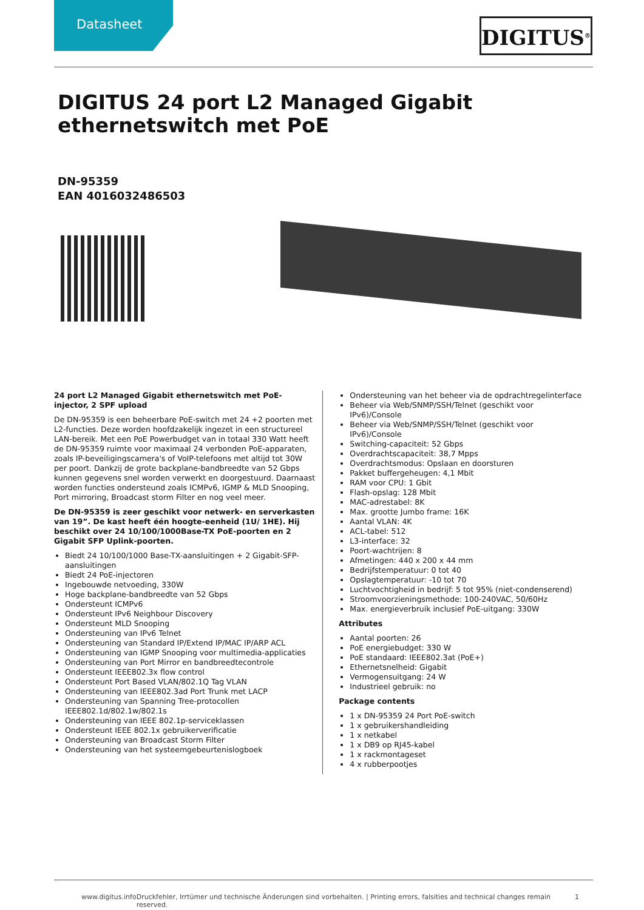Datasheet DIGITUS<sup>®</sup>
DIGITUS 24 port L2 Managed Gigabit ethernetswitch met PoE
DN-95359
EAN 4016032486503
24 port L2 Managed Gigabit ethernetswitch met PoE-injector, 2 SPF upload
De DN-95359 is een beheerbare PoE-switch met 24 +2 poorten met L2-functies. Deze worden hoofdzakelijk ingezet in een structureel LAN-bereik. Met een PoE Powerbudget van in totaal 330 Watt heeft de DN-95359 ruimte voor maximaal 24 verbonden PoE-apparaten, zoals IP-beveiligingscamera's of VoIP-telefoons met altijd tot 30W per poort. Dankzij de grote backplane-bandbreedte van 52 Gbps kunnen gegevens snel worden verwerkt en doorgestuurd. Daarnaast worden functies ondersteund zoals ICMPv6, IGMP & MLD Snooping, Port mirroring, Broadcast storm Filter en nog veel meer.
De DN-95359 is zeer geschikt voor netwerk- en serverkasten van 19”. De kast heeft één hoogte-eenheid (1U/ 1HE). Hij beschikt over 24 10/100/1000Base-TX PoE-poorten en 2 Gigabit SFP Uplink-poorten.
Biedt 24 10/100/1000 Base-TX-aansluitingen + 2 Gigabit-SFP-aansluitingen
Biedt 24 PoE-injectoren
Ingebouwde netvoeding, 330W
Hoge backplane-bandbreedte van 52 Gbps
Ondersteunt ICMPv6
Ondersteunt IPv6 Neighbour Discovery
Ondersteunt MLD Snooping
Ondersteuning van IPv6 Telnet
Ondersteuning van Standard IP/Extend IP/MAC IP/ARP ACL
Ondersteuning van IGMP Snooping voor multimedia-applicaties
Ondersteuning van Port Mirror en bandbreedtecontrole
Ondersteunt IEEE802.3x flow control
Ondersteunt Port Based VLAN/802.1Q Tag VLAN
Ondersteuning van IEEE802.3ad Port Trunk met LACP
Ondersteuning van Spanning Tree-protocollen IEEE802.1d/802.1w/802.1s
Ondersteuning van IEEE 802.1p-serviceklassen
Ondersteunt IEEE 802.1x gebruikerverificatie
Ondersteuning van Broadcast Storm Filter
Ondersteuning van het systeemgebeurtenislogboek
Ondersteuning van het beheer via de opdrachtregelinterface
Beheer via Web/SNMP/SSH/Telnet (geschikt voor IPv6)/Console
Beheer via Web/SNMP/SSH/Telnet (geschikt voor IPv6)/Console
Switching-capaciteit: 52 Gbps
Overdrachtscapaciteit: 38,7 Mpps
Overdrachtsmodus: Opslaan en doorsturen
Pakket buffergeheugen: 4,1 Mbit
RAM voor CPU: 1 Gbit
Flash-opslag: 128 Mbit
MAC-adrestabel: 8K
Max. grootte Jumbo frame: 16K
Aantal VLAN: 4K
ACL-tabel: 512
L3-interface: 32
Poort-wachtrijen: 8
Afmetingen: 440 x 200 x 44 mm
Bedrijfstemperatuur: 0 tot 40
Opslagtemperatuur: -10 tot 70
Luchtvochtigheid in bedrijf: 5 tot 95% (niet-condenserend)
Stroomvoorzieningsmethode: 100-240VAC, 50/60Hz
Max. energieverbruik inclusief PoE-uitgang: 330W
Attributes
Aantal poorten: 26
PoE energiebudget: 330 W
PoE standaard: IEEE802.3at (PoE+)
Ethernetsnelheid: Gigabit
Vermogensuitgang: 24 W
Industrieel gebruik: no
Package contents
1 x DN-95359 24 Port PoE-switch
1 x gebruikershandleiding
1 x netkabel
1 x DB9 op RJ45-kabel
1 x rackmontageset
4 x rubberpootjes
www.digitus.info Druckfehler, Irrtümer und technische Änderungen sind vorbehalten. | Printing errors, falsities and technical changes remain reserved. 1